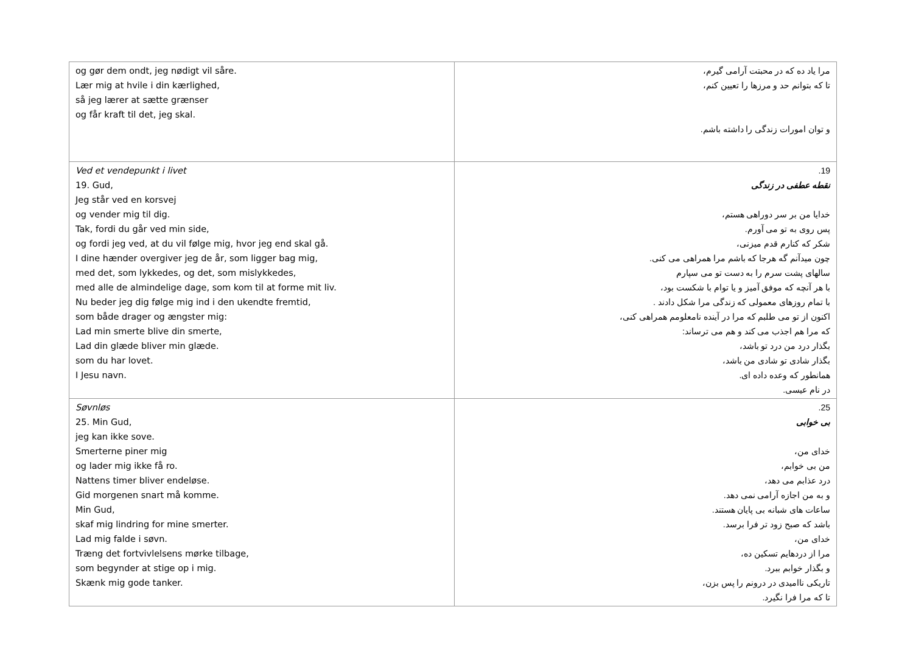| og gør dem ondt, jeg nødigt vil såre. Lær mig at hvile i din kærlighed, så jeg lærer at sætte grænser og får kraft til det, jeg skal. | مرا یاد ده که در محبتت آرامی گیرم، تا که بتوانم حد و مرزها را تعیین کنم، و توان امورات زندگی را داشته باشم. |
| Ved et vendepunkt i livet 19. Gud, Jeg står ved en korsvej og vender mig til dig. Tak, fordi du går ved min side, og fordi jeg ved, at du vil følge mig, hvor jeg end skal gå. I dine hænder overgiver jeg de år, som ligger bag mig, med det, som lykkedes, og det, som mislykkedes, med alle de almindelige dage, som kom til at forme mit liv. Nu beder jeg dig følge mig ind i den ukendte fremtid, som både drager og ængster mig: Lad min smerte blive din smerte, Lad din glæde bliver min glæde. som du har lovet. I Jesu navn. | 19. نقطه عطفی در زندگی خدایا من بر سر دوراهی هستم، پس روی به تو می آورم. شکر که کنارم قدم میزنی، چون میدآنم گه هرجا که باشم مرا همراهی می کنی. سالهای پشت سرم را به دست تو می سپارم با هر آنچه که موفق آمیز و یا توام با شکست بود، با تمام روزهای معمولی که زندگی مرا شکل دادند . اکنون از تو می طلبم که مرا در آینده نامعلومم همراهی کنی، که مرا هم اجذب می کند و هم می ترساند: بگذار درد من درد تو باشد، بگذار شادی تو شادی من باشد، همانطور که وعده داده ای. در نام عیسی. |
| Søvnløs 25. Min Gud, jeg kan ikke sove. Smerterne piner mig og lader mig ikke få ro. Nattens timer bliver endeløse. Gid morgenen snart må komme. Min Gud, skaf mig lindring for mine smerter. Lad mig falde i søvn. Træng det fortvivlelsens mørke tilbage, som begynder at stige op i mig. Skænk mig gode tanker. | 25. بی خوابی خدای من، من بی خوابم، درد عذابم می دهد، و به من اجازه آرامی نمی دهد. ساعات های شبانه بی پایان هستند. باشد که صبح زود تر فرا برسد. خدای من، مرا از دردهایم تسکین ده، و بگذار خوابم ببرد. تاریکی ناامیدی در درونم را پس بزن، تا که مرا فرا نگیرد. |